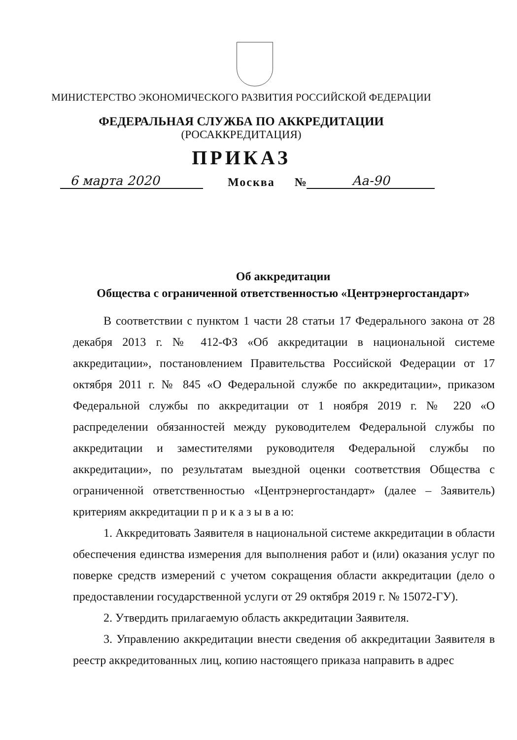МИНИСТЕРСТВО ЭКОНОМИЧЕСКОГО РАЗВИТИЯ РОССИЙСКОЙ ФЕДЕРАЦИИ
ФЕДЕРАЛЬНАЯ СЛУЖБА ПО АККРЕДИТАЦИИ
(РОСАККРЕДИТАЦИЯ)
ПРИКАЗ
6 марта 2020 Москва № Аа-90
Об аккредитации
Общества с ограниченной ответственностью «Центрэнергостандарт»
В соответствии с пунктом 1 части 28 статьи 17 Федерального закона от 28 декабря 2013 г. № 412-ФЗ «Об аккредитации в национальной системе аккредитации», постановлением Правительства Российской Федерации от 17 октября 2011 г. № 845 «О Федеральной службе по аккредитации», приказом Федеральной службы по аккредитации от 1 ноября 2019 г. № 220 «О распределении обязанностей между руководителем Федеральной службы по аккредитации и заместителями руководителя Федеральной службы по аккредитации», по результатам выездной оценки соответствия Общества с ограниченной ответственностью «Центрэнергостандарт» (далее – Заявитель) критериям аккредитации п р и к а з ы в а ю:
1. Аккредитовать Заявителя в национальной системе аккредитации в области обеспечения единства измерения для выполнения работ и (или) оказания услуг по поверке средств измерений с учетом сокращения области аккредитации (дело о предоставлении государственной услуги от 29 октября 2019 г. № 15072-ГУ).
2. Утвердить прилагаемую область аккредитации Заявителя.
3. Управлению аккредитации внести сведения об аккредитации Заявителя в реестр аккредитованных лиц, копию настоящего приказа направить в адрес